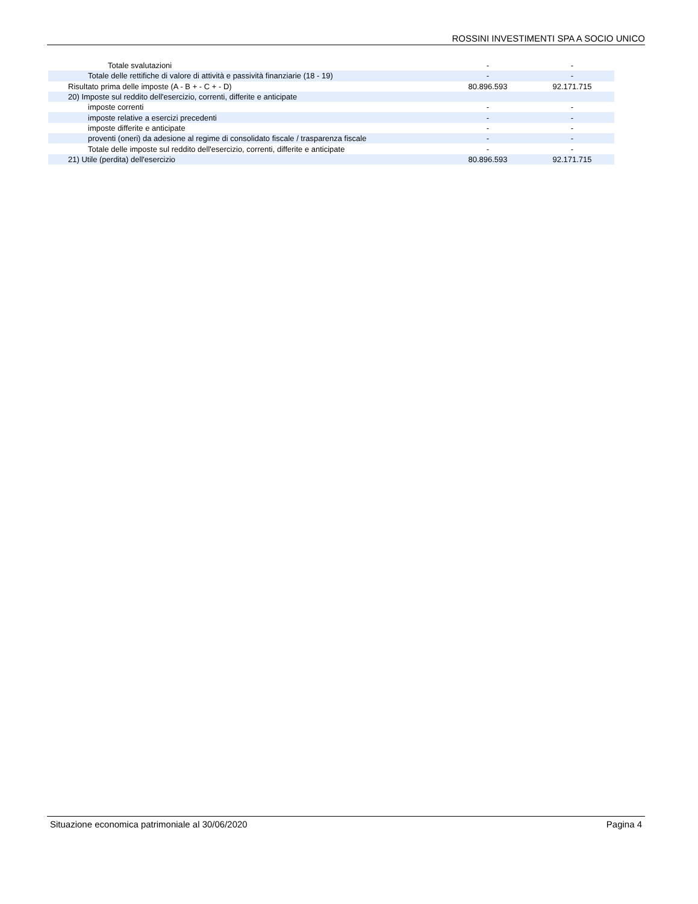ROSSINI INVESTIMENTI SPA A SOCIO UNICO
| Totale svalutazioni | - | - |
| Totale delle rettifiche di valore di attività e passività finanziarie (18 - 19) | - | - |
| Risultato prima delle imposte (A - B + - C + - D) | 80.896.593 | 92.171.715 |
| 20) Imposte sul reddito dell'esercizio, correnti, differite e anticipate | | |
| imposte correnti | - | - |
| imposte relative a esercizi precedenti | - | - |
| imposte differite e anticipate | - | - |
| proventi (oneri) da adesione al regime di consolidato fiscale / trasparenza fiscale | - | - |
| Totale delle imposte sul reddito dell'esercizio, correnti, differite e anticipate | - | - |
| 21) Utile (perdita) dell'esercizio | 80.896.593 | 92.171.715 |
Situazione economica patrimoniale al 30/06/2020 Pagina 4